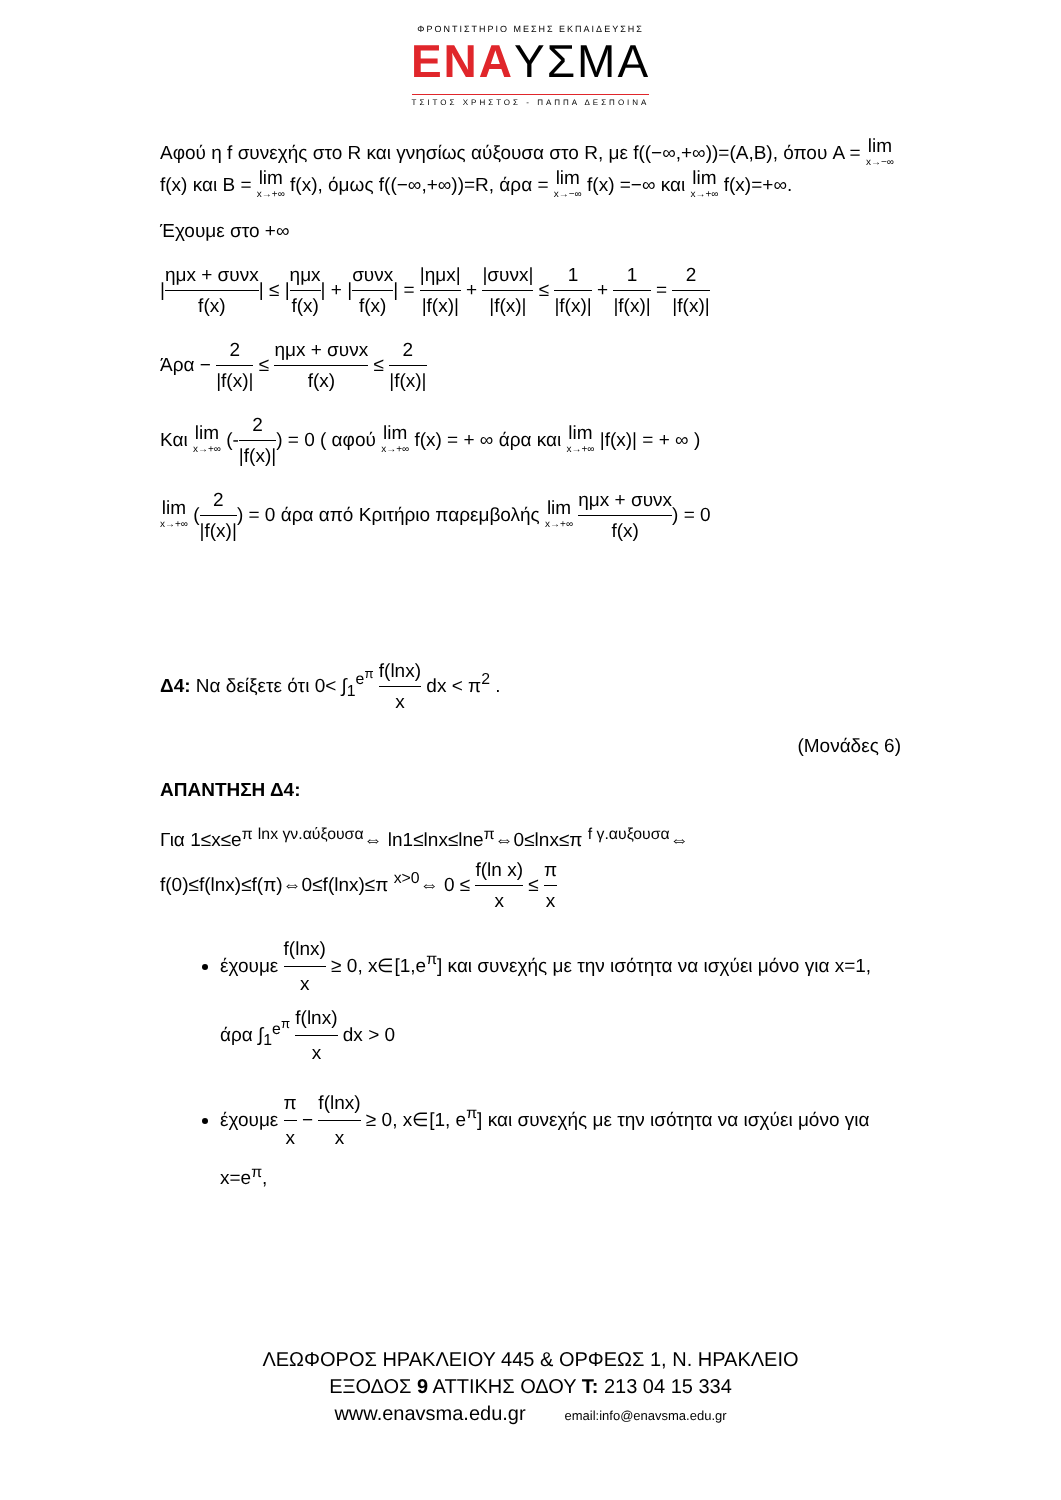ΦΡΟΝΤΙΣΤΗΡΙΟ ΜΕΣΗΣ ΕΚΠΑΙΔΕΥΣΗΣ
ΕΝΑΥΣΜΑ
ΤΣΙΤΟΣ ΧΡΗΣΤΟΣ - ΠΑΠΠΑ ΔΕΣΠΟΙΝΑ
Αφού η f συνεχής στο R και γνησίως αύξουσα στο R, με f((−∞,+∞))=(A,B), όπου A = lim x→−∞ f(x) και B = lim x→+∞ f(x), όμως f((−∞,+∞))=R, άρα = lim x→−∞ f(x) =−∞ και lim x→+∞ f(x)=+∞.
Έχουμε στο +∞
|ημx + συνx f(x)| ≤ |ημx f(x)| + |συνx f(x)| = |ημx| |f(x)| + |συνx| |f(x)| ≤ 1 |f(x)| + 1 |f(x)| = 2 |f(x)|
Άρα − 2 |f(x)| ≤ ημx + συνx f(x) ≤ 2 |f(x)|
Και lim x→+∞ (-2 |f(x)|) = 0 ( αφού lim x→+∞ f(x) = + ∞ άρα και lim x→+∞ |f(x)| = + ∞ )
lim x→+∞ (2 |f(x)|) = 0 άρα από Κριτήριο παρεμβολής lim x→+∞ ημx + συνx f(x)) = 0
Δ4: Να δείξετε ότι 0< ∫<sub>1</sub><sup>e<sup>π</sup></sup> f(lnx) x dx < π<sup>2</sup> .
(Μονάδες 6)
ΑΠΑΝΤΗΣΗ Δ4:
Για 1≤x≤e<sup>π</sup> <sup>lnx γν.αύξουσα</sup>⇔ ln1≤lnx≤lne<sup>π</sup>⇔0≤lnx≤π <sup>f γ.αυξουσα</sup>⇔
f(0)≤f(lnx)≤f(π)⇔0≤f(lnx)≤π <sup>x>0</sup>⇔ 0 ≤ f(ln x) x ≤ π x
έχουμε f(lnx) x ≥ 0, x∈[1,e<sup>π</sup>] και συνεχής με την ισότητα να ισχύει μόνο για x=1, άρα ∫<sub>1</sub><sup>e<sup>π</sup></sup> f(lnx) x dx > 0
έχουμε π x − f(lnx) x ≥ 0, x∈[1, e<sup>π</sup>] και συνεχής με την ισότητα να ισχύει μόνο για x=e<sup>π</sup>,
ΛΕΩΦΟΡΟΣ ΗΡΑΚΛΕΙΟΥ 445 & ΟΡΦΕΩΣ 1, Ν. ΗΡΑΚΛΕΙΟ
ΕΞΟΔΟΣ 9 ΑΤΤΙΚΗΣ ΟΔΟΥ Τ: 213 04 15 334
www.enavsma.edu.gr email:info@enavsma.edu.gr